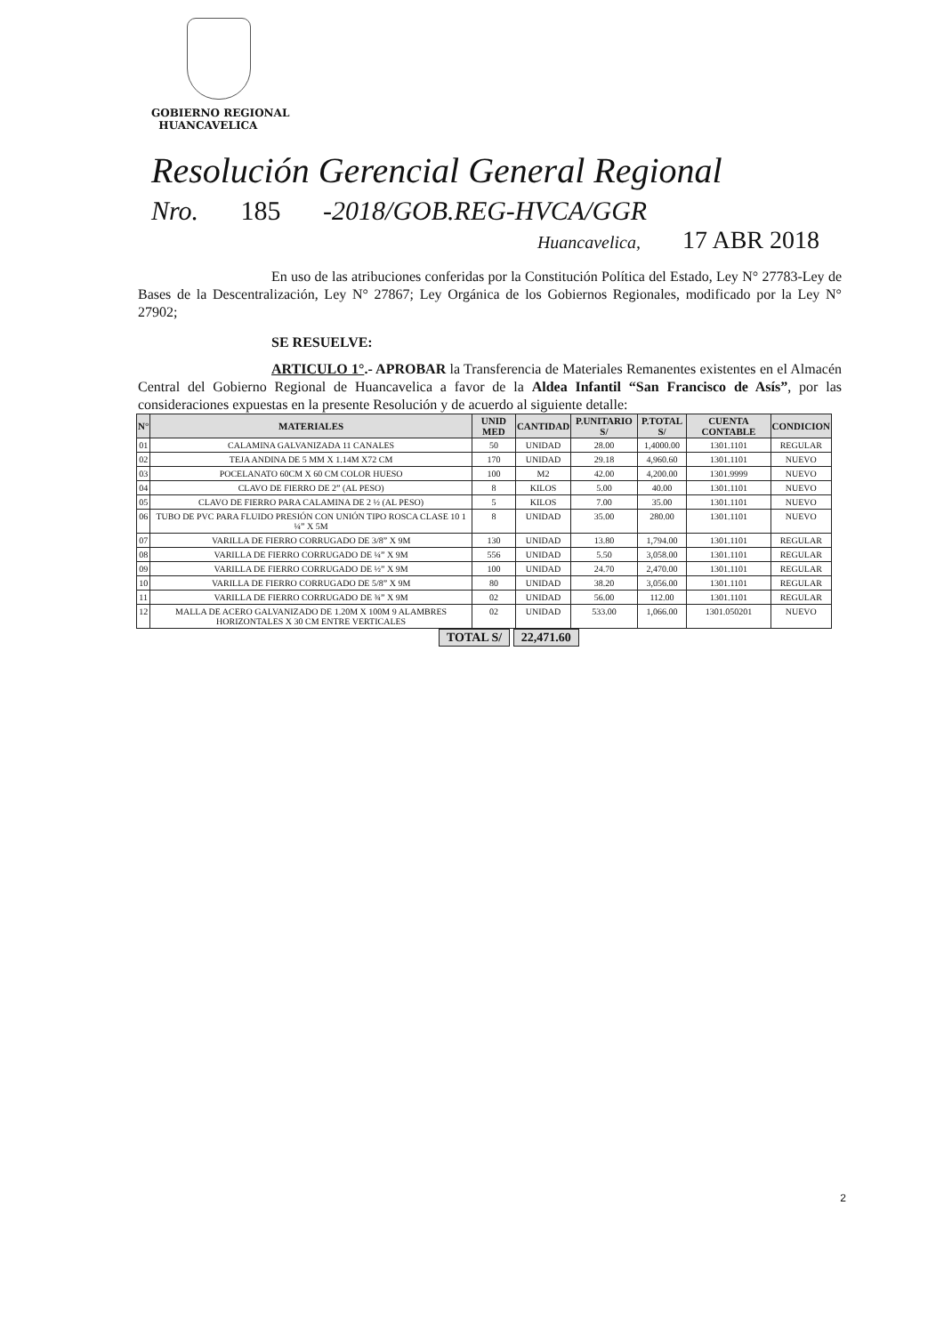GOBIERNO REGIONAL
HUANCAVELICA
Resolución Gerencial General Regional
Nro. 185 -2018/GOB.REG-HVCA/GGR
Huancavelica, 17 ABR 2018
En uso de las atribuciones conferidas por la Constitución Política del Estado, Ley N° 27783-Ley de Bases de la Descentralización, Ley N° 27867; Ley Orgánica de los Gobiernos Regionales, modificado por la Ley N° 27902;
SE RESUELVE:
ARTICULO 1°.- APROBAR la Transferencia de Materiales Remanentes existentes en el Almacén Central del Gobierno Regional de Huancavelica a favor de la Aldea Infantil “San Francisco de Asís”, por las consideraciones expuestas en la presente Resolución y de acuerdo al siguiente detalle:
| N° | MATERIALES | UNID MED | CANTIDAD | P.UNITARIO S/ | P.TOTAL S/ | CUENTA CONTABLE | CONDICION |
| --- | --- | --- | --- | --- | --- | --- | --- |
| 01 | CALAMINA GALVANIZADA 11 CANALES | 50 | UNIDAD | 28.00 | 1,4000.00 | 1301.1101 | REGULAR |
| 02 | TEJA ANDINA DE 5 MM X 1.14M X72 CM | 170 | UNIDAD | 29.18 | 4,960.60 | 1301.1101 | NUEVO |
| 03 | POCELANATO 60CM X 60 CM COLOR HUESO | 100 | M2 | 42.00 | 4,200.00 | 1301.9999 | NUEVO |
| 04 | CLAVO DE FIERRO DE 2” (AL PESO) | 8 | KILOS | 5.00 | 40.00 | 1301.1101 | NUEVO |
| 05 | CLAVO DE FIERRO PARA CALAMINA DE 2 ½ (AL PESO) | 5 | KILOS | 7.00 | 35.00 | 1301.1101 | NUEVO |
| 06 | TUBO DE PVC PARA FLUIDO PRESIÓN CON UNIÓN TIPO ROSCA CLASE 10 1 ¼” X 5M | 8 | UNIDAD | 35.00 | 280.00 | 1301.1101 | NUEVO |
| 07 | VARILLA DE FIERRO CORRUGADO DE 3/8” X 9M | 130 | UNIDAD | 13.80 | 1,794.00 | 1301.1101 | REGULAR |
| 08 | VARILLA DE FIERRO CORRUGADO DE ¼” X 9M | 556 | UNIDAD | 5.50 | 3,058.00 | 1301.1101 | REGULAR |
| 09 | VARILLA DE FIERRO CORRUGADO DE ½” X 9M | 100 | UNIDAD | 24.70 | 2,470.00 | 1301.1101 | REGULAR |
| 10 | VARILLA DE FIERRO CORRUGADO DE 5/8” X 9M | 80 | UNIDAD | 38.20 | 3,056.00 | 1301.1101 | REGULAR |
| 11 | VARILLA DE FIERRO CORRUGADO DE ¾” X 9M | 02 | UNIDAD | 56.00 | 112.00 | 1301.1101 | REGULAR |
| 12 | MALLA DE ACERO GALVANIZADO DE 1.20M X 100M 9 ALAMBRES HORIZONTALES X 30 CM ENTRE VERTICALES | 02 | UNIDAD | 533.00 | 1,066.00 | 1301.050201 | NUEVO |
TOTAL S/ 22,471.60
2